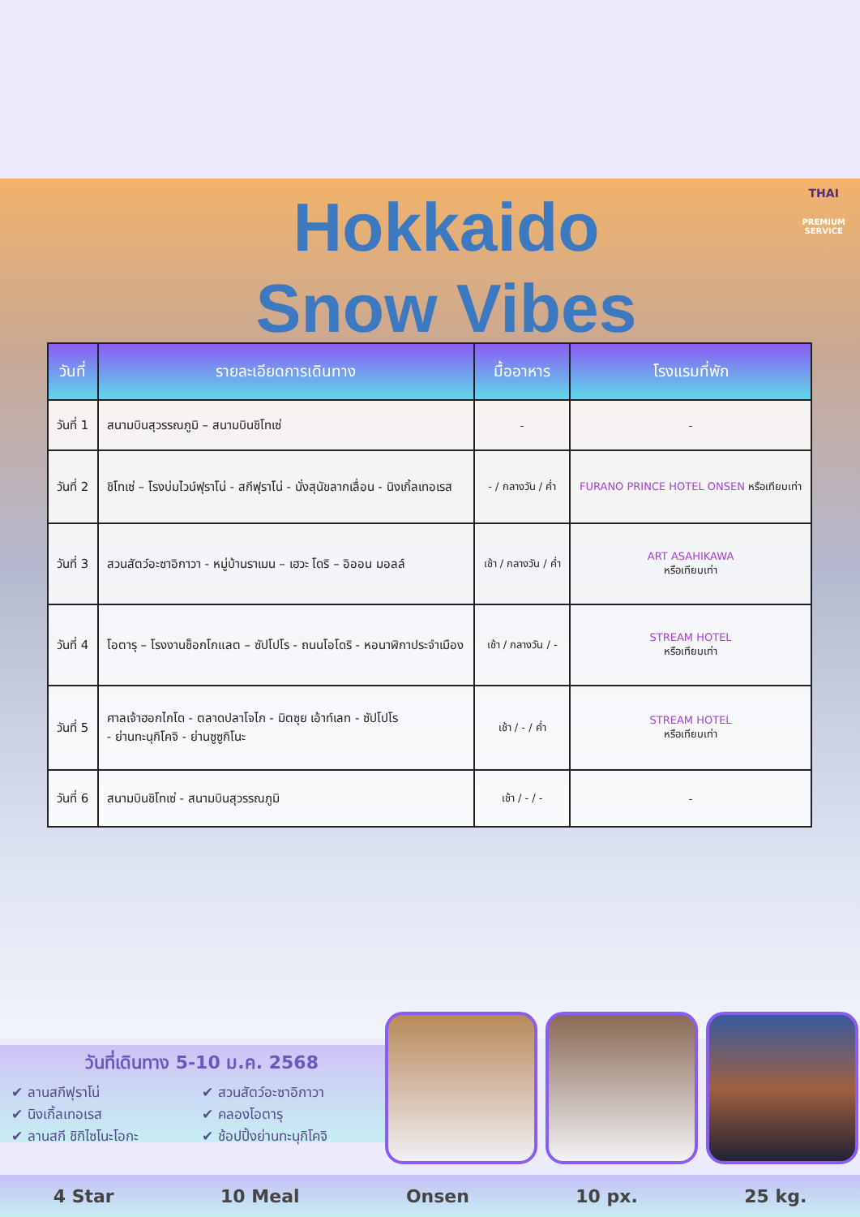Hokkaido
Snow Vibes
THAI
PREMIUM
SERVICE
| วันที่ | รายละเอียดการเดินทาง | มื้ออาหาร | โรงแรมที่พัก |
| --- | --- | --- | --- |
| วันที่ 1 | สนามบินสุวรรณภูมิ – สนามบินชิโทเซ่ | - | - |
| วันที่ 2 | ชิโทเซ่ – โรงบ่มไวน์ฟุราโน่ - สกีฟุราโน่ - นั่งสุนัขลากเลื่อน - นิงเกิ้ลเทอเรส | - / กลางวัน / ค่ำ | FURANO PRINCE HOTEL ONSEN หรือเทียบเท่า |
| วันที่ 3 | สวนสัตว์อะซาอิกาวา - หมู่บ้านราเมน – เฮวะ โดริ – อิออน มอลล์ | เช้า / กลางวัน / ค่ำ | ART ASAHIKAWA หรือเทียบเท่า |
| วันที่ 4 | โอตารุ – โรงงานช็อกโกแลต – ซัปโปโร - ถนนโอโดริ - หอนาฬิกาประจำเมือง | เช้า / กลางวัน / - | STREAM HOTEL หรือเทียบเท่า |
| วันที่ 5 | ศาลเจ้าฮอกไกโด - ตลาดปลาโจไก - มิตซุย เอ้าท์เลท - ซัปโปโร - ย่านทะนุกิโคจิ - ย่านซูซูกิโนะ | เช้า / - / ค่ำ | STREAM HOTEL หรือเทียบเท่า |
| วันที่ 6 | สนามบินชิโทเซ่ - สนามบินสุวรรณภูมิ | เช้า / - / - | - |
วันที่เดินทาง 5-10 ม.ค. 2568
✔ ลานสกีฟุราโน่
✔ นิงเกิ้ลเทอเรส
✔ ลานสกี ชิกิไซโนะโอกะ
✔ สวนสัตว์อะซาอิกาวา
✔ คลองโอตารุ
✔ ช้อปปิ้งย่านทะนุกิโคจิ
4 Star 10 Meal Onsen 10 px. 25 kg.